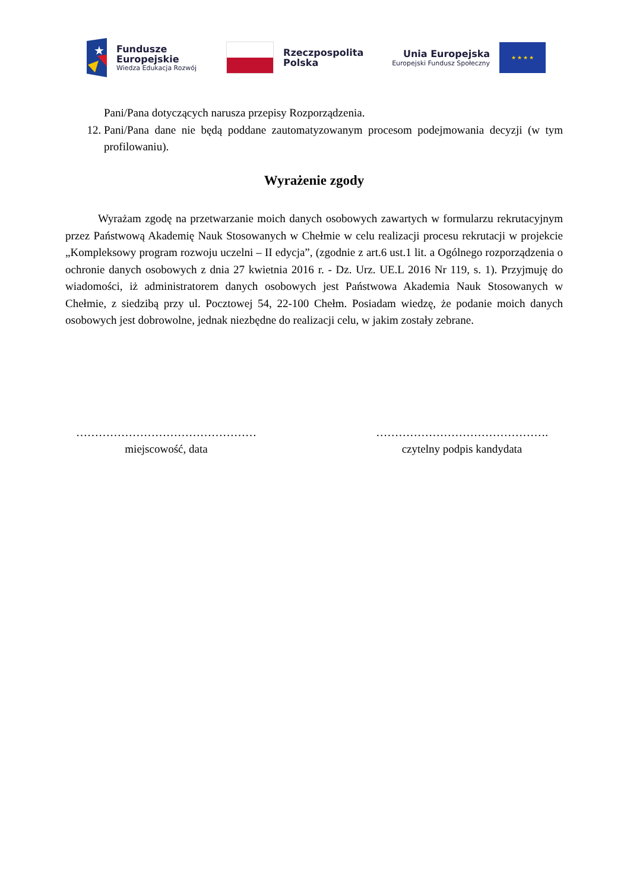★
Fundusze
Europejskie
Wiedza Edukacja Rozwój
Rzeczpospolita
Polska
Unia Europejska
Europejski Fundusz Społeczny
★ ★ ★ ★
Pani/Pana dotyczących narusza przepisy Rozporządzenia.
12. Pani/Pana dane nie będą poddane zautomatyzowanym procesom podejmowania decyzji (w tym profilowaniu).
Wyrażenie zgody
Wyrażam zgodę na przetwarzanie moich danych osobowych zawartych w formularzu rekrutacyjnym przez Państwową Akademię Nauk Stosowanych w Chełmie w celu realizacji procesu rekrutacji w projekcie „Kompleksowy program rozwoju uczelni – II edycja”, (zgodnie z art.6 ust.1 lit. a Ogólnego rozporządzenia o ochronie danych osobowych z dnia 27 kwietnia 2016 r. - Dz. Urz. UE.L 2016 Nr 119, s. 1). Przyjmuję do wiadomości, iż administratorem danych osobowych jest Państwowa Akademia Nauk Stosowanych w Chełmie, z siedzibą przy ul. Pocztowej 54, 22-100 Chełm. Posiadam wiedzę, że podanie moich danych osobowych jest dobrowolne, jednak niezbędne do realizacji celu, w jakim zostały zebrane.
…………………………………………
miejscowość, data
……………………………………….
czytelny podpis kandydata